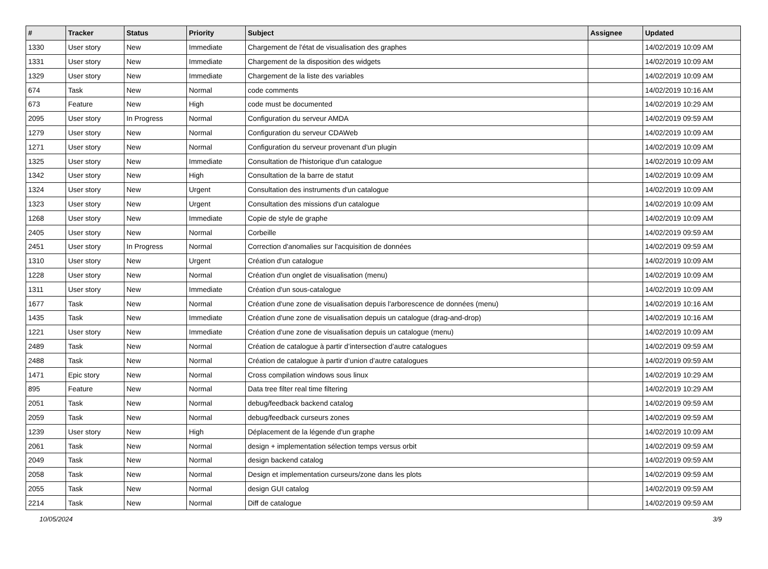| # | Tracker | Status | Priority | Subject | Assignee | Updated |
| --- | --- | --- | --- | --- | --- | --- |
| 1330 | User story | New | Immediate | Chargement de l'état de visualisation des graphes | | 14/02/2019 10:09 AM |
| 1331 | User story | New | Immediate | Chargement de la disposition des widgets | | 14/02/2019 10:09 AM |
| 1329 | User story | New | Immediate | Chargement de la liste des variables | | 14/02/2019 10:09 AM |
| 674 | Task | New | Normal | code comments | | 14/02/2019 10:16 AM |
| 673 | Feature | New | High | code must be documented | | 14/02/2019 10:29 AM |
| 2095 | User story | In Progress | Normal | Configuration du serveur AMDA | | 14/02/2019 09:59 AM |
| 1279 | User story | New | Normal | Configuration du serveur CDAWeb | | 14/02/2019 10:09 AM |
| 1271 | User story | New | Normal | Configuration du serveur provenant d'un plugin | | 14/02/2019 10:09 AM |
| 1325 | User story | New | Immediate | Consultation de l'historique d'un catalogue | | 14/02/2019 10:09 AM |
| 1342 | User story | New | High | Consultation de la barre de statut | | 14/02/2019 10:09 AM |
| 1324 | User story | New | Urgent | Consultation des instruments d'un catalogue | | 14/02/2019 10:09 AM |
| 1323 | User story | New | Urgent | Consultation des missions d'un catalogue | | 14/02/2019 10:09 AM |
| 1268 | User story | New | Immediate | Copie de style de graphe | | 14/02/2019 10:09 AM |
| 2405 | User story | New | Normal | Corbeille | | 14/02/2019 09:59 AM |
| 2451 | User story | In Progress | Normal | Correction d'anomalies sur l'acquisition de données | | 14/02/2019 09:59 AM |
| 1310 | User story | New | Urgent | Création d'un catalogue | | 14/02/2019 10:09 AM |
| 1228 | User story | New | Normal | Création d'un onglet de visualisation (menu) | | 14/02/2019 10:09 AM |
| 1311 | User story | New | Immediate | Création d'un sous-catalogue | | 14/02/2019 10:09 AM |
| 1677 | Task | New | Normal | Création d'une zone de visualisation depuis l'arborescence de données (menu) | | 14/02/2019 10:16 AM |
| 1435 | Task | New | Immediate | Création d'une zone de visualisation depuis un catalogue (drag-and-drop) | | 14/02/2019 10:16 AM |
| 1221 | User story | New | Immediate | Création d'une zone de visualisation depuis un catalogue (menu) | | 14/02/2019 10:09 AM |
| 2489 | Task | New | Normal | Création de catalogue à partir d’intersection d’autre catalogues | | 14/02/2019 09:59 AM |
| 2488 | Task | New | Normal | Création de catalogue à partir d’union d’autre catalogues | | 14/02/2019 09:59 AM |
| 1471 | Epic story | New | Normal | Cross compilation windows sous linux | | 14/02/2019 10:29 AM |
| 895 | Feature | New | Normal | Data tree filter real time filtering | | 14/02/2019 10:29 AM |
| 2051 | Task | New | Normal | debug/feedback backend catalog | | 14/02/2019 09:59 AM |
| 2059 | Task | New | Normal | debug/feedback curseurs zones | | 14/02/2019 09:59 AM |
| 1239 | User story | New | High | Déplacement de la légende d'un graphe | | 14/02/2019 10:09 AM |
| 2061 | Task | New | Normal | design + implementation sélection temps versus orbit | | 14/02/2019 09:59 AM |
| 2049 | Task | New | Normal | design backend catalog | | 14/02/2019 09:59 AM |
| 2058 | Task | New | Normal | Design et implementation curseurs/zone dans les plots | | 14/02/2019 09:59 AM |
| 2055 | Task | New | Normal | design GUI catalog | | 14/02/2019 09:59 AM |
| 2214 | Task | New | Normal | Diff de catalogue | | 14/02/2019 09:59 AM |
10/05/2024 3/9